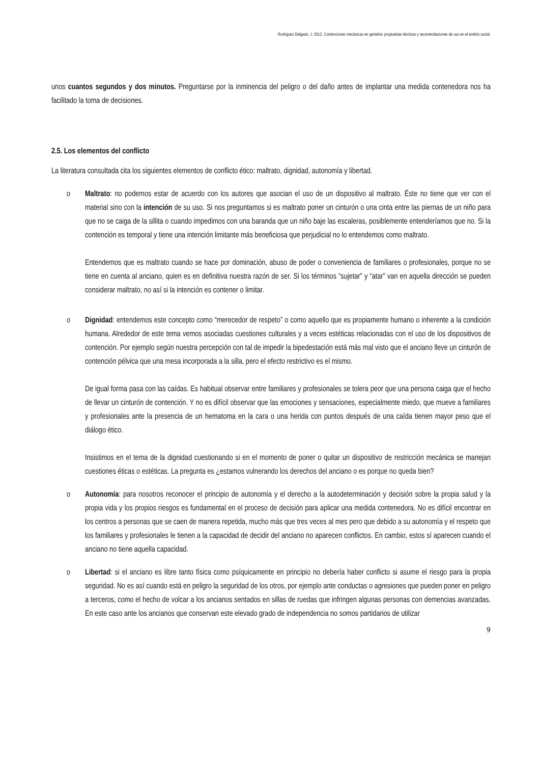Rodríguez Delgado, J. 2012. Contenciones mecánicas en geriatría: propuestas técnicas y recomendaciones de uso en el ámbito social.
unos cuantos segundos y dos minutos. Preguntarse por la inminencia del peligro o del daño antes de implantar una medida contenedora nos ha facilitado la toma de decisiones.
2.5. Los elementos del conflicto
La literatura consultada cita los siguientes elementos de conflicto ético: maltrato, dignidad, autonomía y libertad.
o Maltrato: no podemos estar de acuerdo con los autores que asocian el uso de un dispositivo al maltrato. Éste no tiene que ver con el material sino con la intención de su uso. Si nos preguntamos si es maltrato poner un cinturón o una cinta entre las piernas de un niño para que no se caiga de la sillita o cuando impedimos con una baranda que un niño baje las escaleras, posiblemente entenderíamos que no. Si la contención es temporal y tiene una intención limitante más beneficiosa que perjudicial no lo entendemos como maltrato.
Entendemos que es maltrato cuando se hace por dominación, abuso de poder o conveniencia de familiares o profesionales, porque no se tiene en cuenta al anciano, quien es en definitiva nuestra razón de ser. Si los términos “sujetar” y “atar” van en aquella dirección se pueden considerar maltrato, no así si la intención es contener o limitar.
o Dignidad: entendemos este concepto como “merecedor de respeto” o como aquello que es propiamente humano o inherente a la condición humana. Alrededor de este tema vemos asociadas cuestiones culturales y a veces estéticas relacionadas con el uso de los dispositivos de contención. Por ejemplo según nuestra percepción con tal de impedir la bipedestación está más mal visto que el anciano lleve un cinturón de contención pélvica que una mesa incorporada a la silla, pero el efecto restrictivo es el mismo.
De igual forma pasa con las caídas. Es habitual observar entre familiares y profesionales se tolera peor que una persona caiga que el hecho de llevar un cinturón de contención. Y no es difícil observar que las emociones y sensaciones, especialmente miedo, que mueve a familiares y profesionales ante la presencia de un hematoma en la cara o una herida con puntos después de una caída tienen mayor peso que el diálogo ético.
Insistimos en el tema de la dignidad cuestionando si en el momento de poner o quitar un dispositivo de restricción mecánica se manejan cuestiones éticas o estéticas. La pregunta es ¿estamos vulnerando los derechos del anciano o es porque no queda bien?
o Autonomía: para nosotros reconocer el principio de autonomía y el derecho a la autodeterminación y decisión sobre la propia salud y la propia vida y los propios riesgos es fundamental en el proceso de decisión para aplicar una medida contenedora. No es difícil encontrar en los centros a personas que se caen de manera repetida, mucho más que tres veces al mes pero que debido a su autonomía y el respeto que los familiares y profesionales le tienen a la capacidad de decidir del anciano no aparecen conflictos. En cambio, estos sí aparecen cuando el anciano no tiene aquella capacidad.
o Libertad: si el anciano es libre tanto física como psíquicamente en principio no debería haber conflicto si asume el riesgo para la propia seguridad. No es así cuando está en peligro la seguridad de los otros, por ejemplo ante conductas o agresiones que pueden poner en peligro a terceros, como el hecho de volcar a los ancianos sentados en sillas de ruedas que infringen algunas personas con demencias avanzadas. En este caso ante los ancianos que conservan este elevado grado de independencia no somos partidarios de utilizar
9